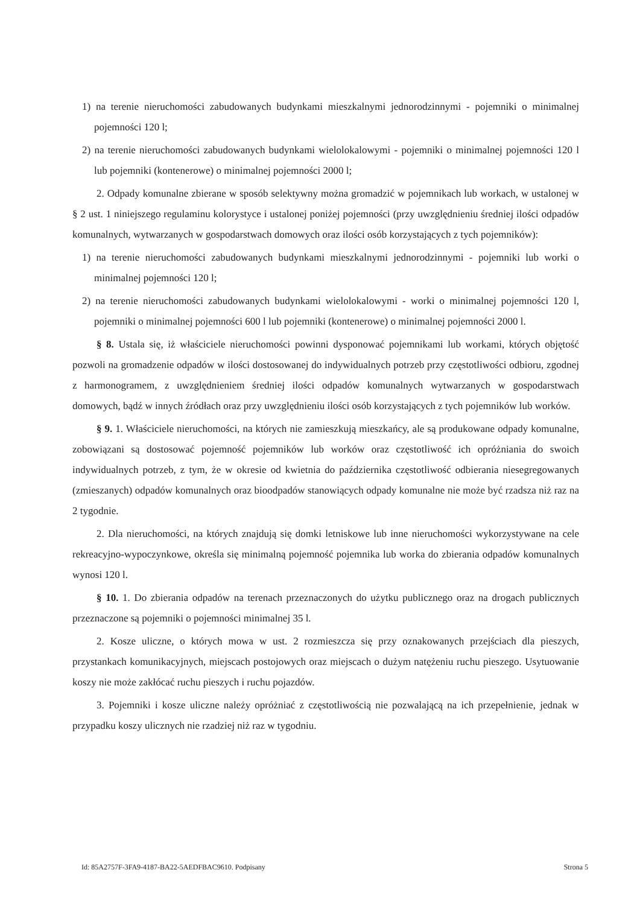1) na terenie nieruchomości zabudowanych budynkami mieszkalnymi jednorodzinnymi - pojemniki o minimalnej pojemności 120 l;
2) na terenie nieruchomości zabudowanych budynkami wielolokalowymi - pojemniki o minimalnej pojemności 120 l lub pojemniki (kontenerowe) o minimalnej pojemności 2000 l;
2. Odpady komunalne zbierane w sposób selektywny można gromadzić w pojemnikach lub workach, w ustalonej w § 2 ust. 1 niniejszego regulaminu kolorystyce i ustalonej poniżej pojemności (przy uwzględnieniu średniej ilości odpadów komunalnych, wytwarzanych w gospodarstwach domowych oraz ilości osób korzystających z tych pojemników):
1) na terenie nieruchomości zabudowanych budynkami mieszkalnymi jednorodzinnymi - pojemniki lub worki o minimalnej pojemności 120 l;
2) na terenie nieruchomości zabudowanych budynkami wielolokalowymi - worki o minimalnej pojemności 120 l, pojemniki o minimalnej pojemności 600 l lub pojemniki (kontenerowe) o minimalnej pojemności 2000 l.
§ 8. Ustala się, iż właściciele nieruchomości powinni dysponować pojemnikami lub workami, których objętość pozwoli na gromadzenie odpadów w ilości dostosowanej do indywidualnych potrzeb przy częstotliwości odbioru, zgodnej z harmonogramem, z uwzględnieniem średniej ilości odpadów komunalnych wytwarzanych w gospodarstwach domowych, bądź w innych źródłach oraz przy uwzględnieniu ilości osób korzystających z tych pojemników lub worków.
§ 9. 1. Właściciele nieruchomości, na których nie zamieszkują mieszkańcy, ale są produkowane odpady komunalne, zobowiązani są dostosować pojemność pojemników lub worków oraz częstotliwość ich opróżniania do swoich indywidualnych potrzeb, z tym, że w okresie od kwietnia do października częstotliwość odbierania niesegregowanych (zmieszanych) odpadów komunalnych oraz bioodpadów stanowiących odpady komunalne nie może być rzadsza niż raz na 2 tygodnie.
2. Dla nieruchomości, na których znajdują się domki letniskowe lub inne nieruchomości wykorzystywane na cele rekreacyjno-wypoczynkowe, określa się minimalną pojemność pojemnika lub worka do zbierania odpadów komunalnych wynosi 120 l.
§ 10. 1. Do zbierania odpadów na terenach przeznaczonych do użytku publicznego oraz na drogach publicznych przeznaczone są pojemniki o pojemności minimalnej 35 l.
2. Kosze uliczne, o których mowa w ust. 2 rozmieszcza się przy oznakowanych przejściach dla pieszych, przystankach komunikacyjnych, miejscach postojowych oraz miejscach o dużym natężeniu ruchu pieszego. Usytuowanie koszy nie może zakłócać ruchu pieszych i ruchu pojazdów.
3. Pojemniki i kosze uliczne należy opróżniać z częstotliwością nie pozwalającą na ich przepełnienie, jednak w przypadku koszy ulicznych nie rzadziej niż raz w tygodniu.
Id: 85A2757F-3FA9-4187-BA22-5AEDFBAC9610. Podpisany Strona 5